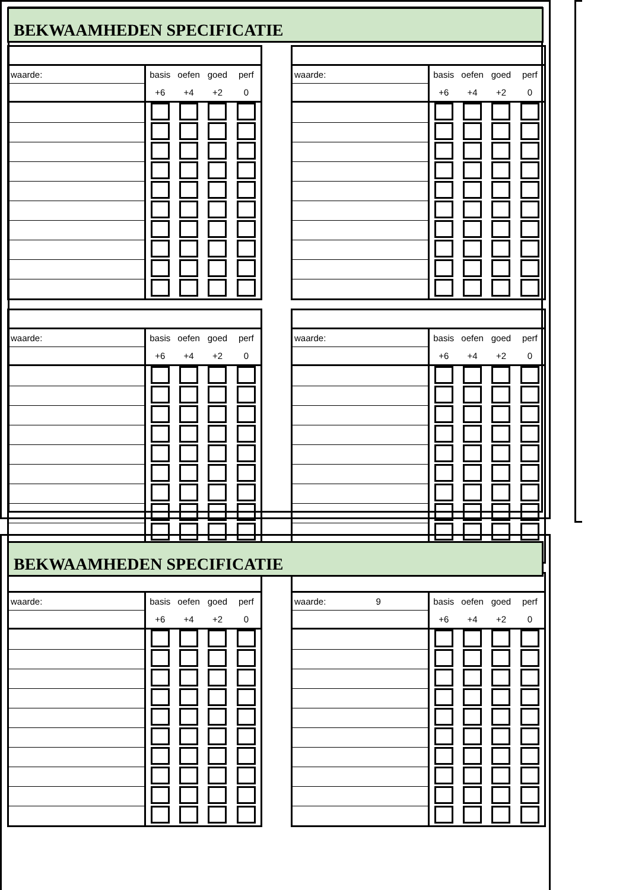BEKWAAMHEDEN SPECIFICATIE
| waarde: | basis | oefen | goed | perf |
| | +6 | +4 | +2 | 0 |
| waarde: | basis | oefen | goed | perf |
| | +6 | +4 | +2 | 0 |
| waarde: | basis | oefen | goed | perf |
| | +6 | +4 | +2 | 0 |
| waarde: | basis | oefen | goed | perf |
| | +6 | +4 | +2 | 0 |
| waarde: | basis | oefen | goed | perf |
| | +6 | +4 | +2 | 0 |
| waarde: 9 | basis | oefen | goed | perf |
| | +6 | +4 | +2 | 0 |
BEKWAAMHEDEN SPECIFICATIE